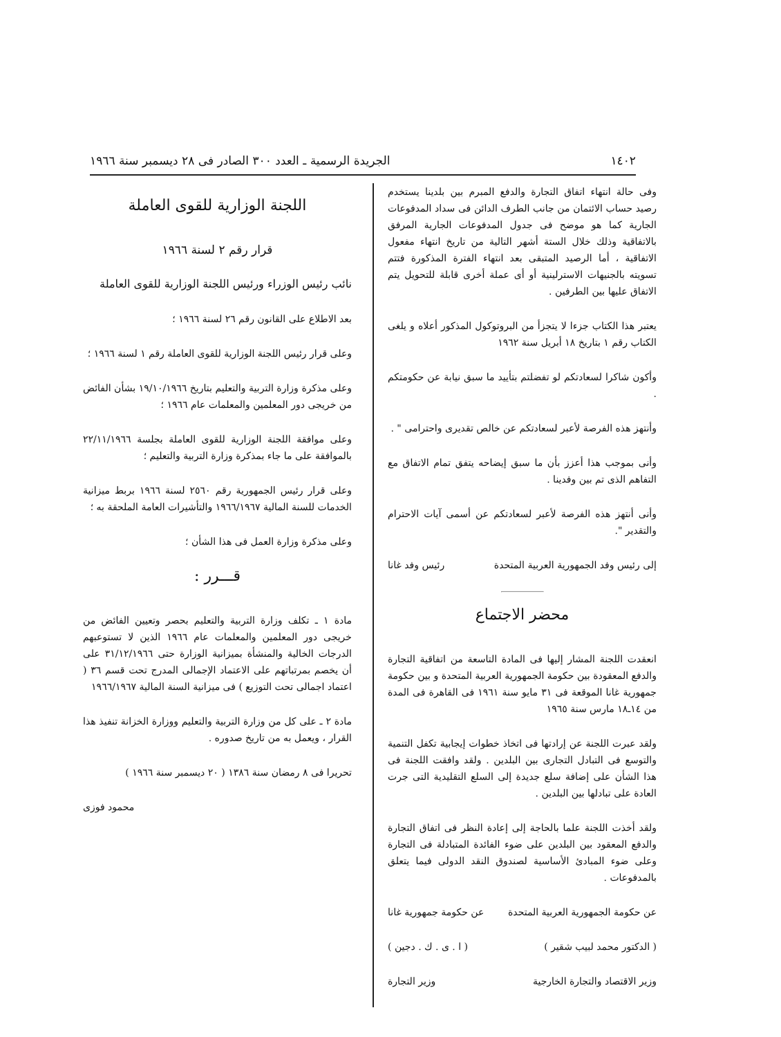١٤٠٢ الجريدة الرسمية ـ العدد ٣٠٠ الصادر فى ٢٨ ديسمبر سنة ١٩٦٦
وفى حالة انتهاء اتفاق التجارة والدفع المبرم بين بلدينا يستخدم رصيد حساب الائتمان من جانب الطرف الدائن فى سداد المدفوعات الجارية كما هو موضح فى جدول المدفوعات الجارية المرفق بالاتفاقية وذلك خلال الستة أشهر التالية من تاريخ انتهاء مفعول الاتفاقية ، أما الرصيد المتبقى بعد انتهاء الفترة المذكورة فتتم تسويته بالجنيهات الاسترلينية أو أى عملة أخرى قابلة للتحويل يتم الاتفاق عليها بين الطرفين .
يعتبر هذا الكتاب جزءا لا يتجزأ من البروتوكول المذكور أعلاه و يلغى الكتاب رقم ١ بتاريخ ١٨ أبريل سنة ١٩٦٢
وأكون شاكرا لسعادتكم لو تفضلتم بتأييد ما سبق نيابة عن حكومتكم .
وأنتهز هذه الفرصة لأعبر لسعادتكم عن خالص تقديرى واحترامى " .
وأنى بموجب هذا أعزز بأن ما سبق إيضاحه يتفق تمام الاتفاق مع التفاهم الذى تم بين وفدينا .
وأنى أنتهز هذه الفرصة لأعبر لسعادتكم عن أسمى آيات الاحترام والتقدير ".
إلى رئيس وفد الجمهورية العربية المتحدة رئيس وفد غانا
محضر الاجتماع
انعقدت اللجنة المشار إليها فى المادة التاسعة من اتفاقية التجارة والدفع المعقودة بين حكومة الجمهورية العربية المتحدة و بين حكومة جمهورية غانا الموقعة فى ٣١ مايو سنة ١٩٦١ فى القاهرة فى المدة من ١٤ـ١٨ مارس سنة ١٩٦٥
ولقد عبرت اللجنة عن إرادتها فى اتخاذ خطوات إيجابية تكفل التنمية والتوسع فى التبادل التجارى بين البلدين . ولقد وافقت اللجنة فى هذا الشأن على إضافة سلع جديدة إلى السلع التقليدية التى جرت العادة على تبادلها بين البلدين .
ولقد أخذت اللجنة علما بالحاجة إلى إعادة النظر فى اتفاق التجارة والدفع المعقود بين البلدين على ضوء الفائدة المتبادلة فى التجارة وعلى ضوء المبادئ الأساسية لصندوق النقد الدولى فيما يتعلق بالمدفوعات .
عن حكومة الجمهورية العربية المتحدة عن حكومة جمهورية غانا
( الدكتور محمد لبيب شقير ) ( ا . ى . ك . دجين )
وزير الاقتصاد والتجارة الخارجية وزير التجارة
اللجنة الوزارية للقوى العاملة
قرار رقم ٢ لسنة ١٩٦٦
نائب رئيس الوزراء ورئيس اللجنة الوزارية للقوى العاملة
بعد الاطلاع على القانون رقم ٢٦ لسنة ١٩٦٦ ؛
وعلى قرار رئيس اللجنة الوزارية للقوى العاملة رقم ١ لسنة ١٩٦٦ ؛
وعلى مذكرة وزارة التربية والتعليم بتاريخ ١٩/١٠/١٩٦٦ بشأن الفائض من خريجى دور المعلمين والمعلمات عام ١٩٦٦ ؛
وعلى موافقة اللجنة الوزارية للقوى العاملة بجلسة ٢٢/١١/١٩٦٦ بالموافقة على ما جاء بمذكرة وزارة التربية والتعليم ؛
وعلى قرار رئيس الجمهورية رقم ٢٥٦٠ لسنة ١٩٦٦ بربط ميزانية الخدمات للسنة المالية ١٩٦٦/١٩٦٧ والتأشيرات العامة الملحقة به ؛
وعلى مذكرة وزارة العمل فى هذا الشأن ؛
قـــرر :
مادة ١ ـ تكلف وزارة التربية والتعليم بحصر وتعيين الفائض من خريجى دور المعلمين والمعلمات عام ١٩٦٦ الذين لا تستوعبهم الدرجات الخالية والمنشأة بميزانية الوزارة حتى ٣١/١٢/١٩٦٦ على أن يخصم بمرتباتهم على الاعتماد الإجمالى المدرج تحت قسم ٣٦ ( اعتماد اجمالى تحت التوزيع ) فى ميزانية السنة المالية ١٩٦٦/١٩٦٧
مادة ٢ ـ على كل من وزارة التربية والتعليم ووزارة الخزانة تنفيذ هذا القرار ، ويعمل به من تاريخ صدوره .
تحريرا فى ٨ رمضان سنة ١٣٨٦ ( ٢٠ ديسمبر سنة ١٩٦٦ )
محمود فوزى